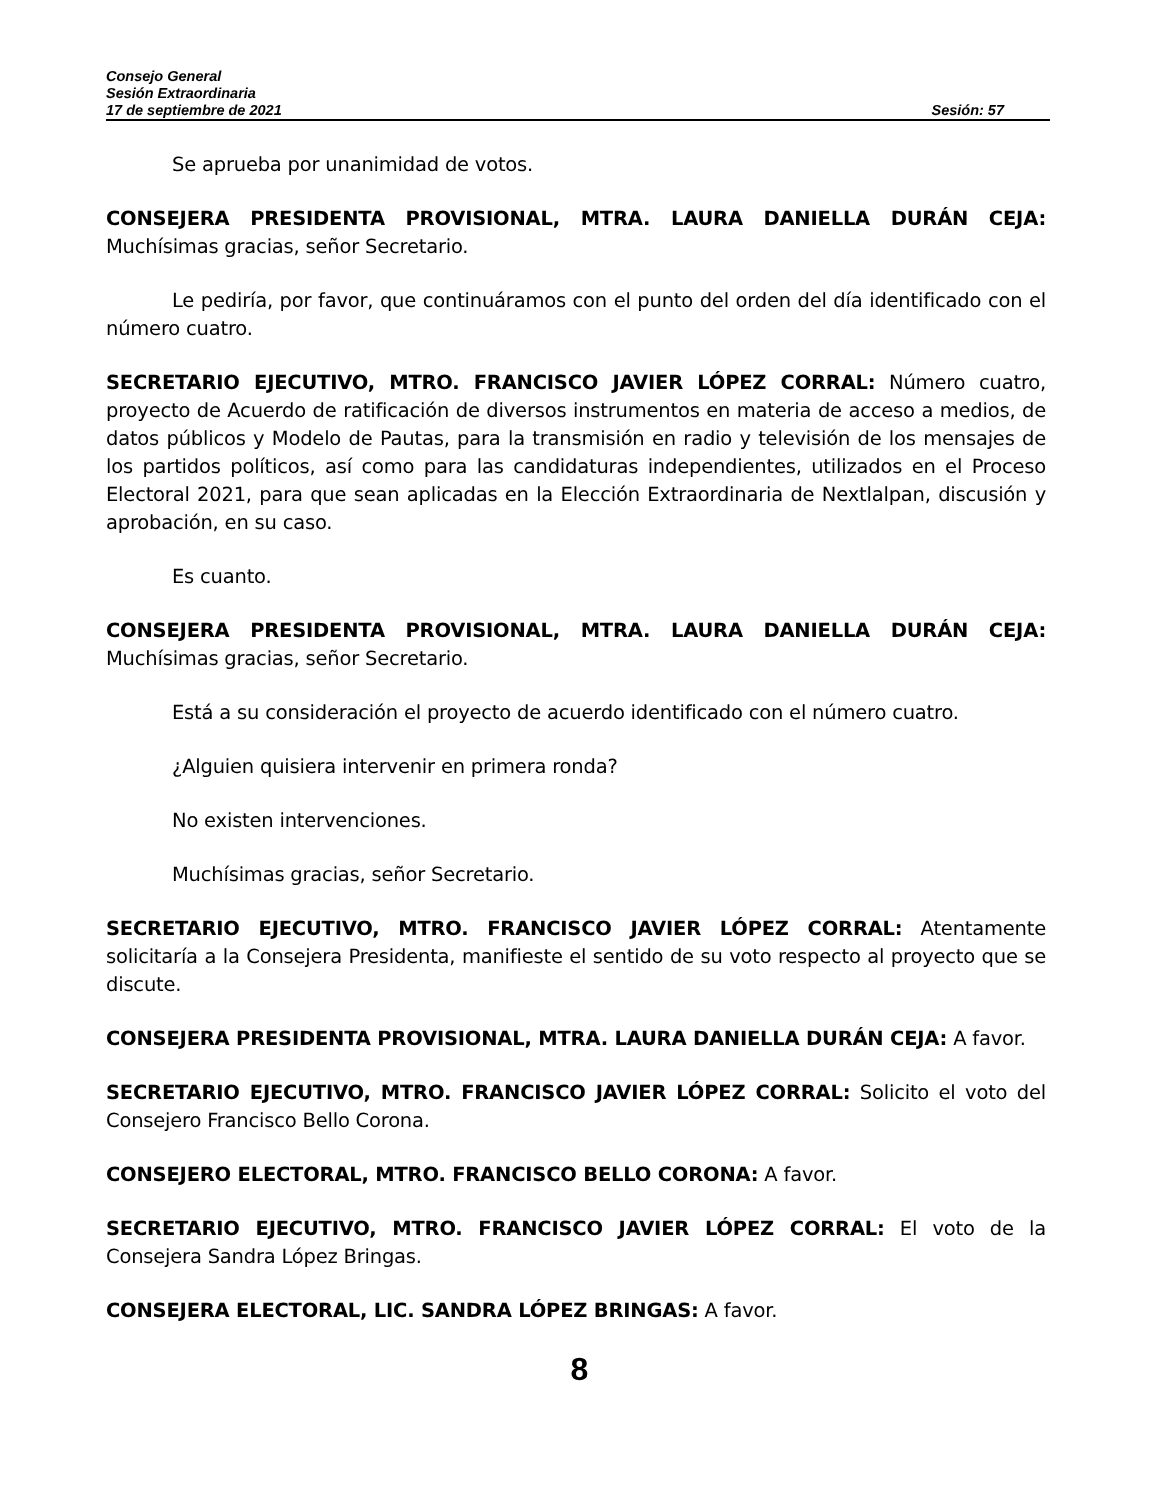Consejo General
Sesión Extraordinaria
17 de septiembre de 2021 Sesión: 57
Se aprueba por unanimidad de votos.
CONSEJERA PRESIDENTA PROVISIONAL, MTRA. LAURA DANIELLA DURÁN CEJA: Muchísimas gracias, señor Secretario.
Le pediría, por favor, que continuáramos con el punto del orden del día identificado con el número cuatro.
SECRETARIO EJECUTIVO, MTRO. FRANCISCO JAVIER LÓPEZ CORRAL: Número cuatro, proyecto de Acuerdo de ratificación de diversos instrumentos en materia de acceso a medios, de datos públicos y Modelo de Pautas, para la transmisión en radio y televisión de los mensajes de los partidos políticos, así como para las candidaturas independientes, utilizados en el Proceso Electoral 2021, para que sean aplicadas en la Elección Extraordinaria de Nextlalpan, discusión y aprobación, en su caso.
Es cuanto.
CONSEJERA PRESIDENTA PROVISIONAL, MTRA. LAURA DANIELLA DURÁN CEJA: Muchísimas gracias, señor Secretario.
Está a su consideración el proyecto de acuerdo identificado con el número cuatro.
¿Alguien quisiera intervenir en primera ronda?
No existen intervenciones.
Muchísimas gracias, señor Secretario.
SECRETARIO EJECUTIVO, MTRO. FRANCISCO JAVIER LÓPEZ CORRAL: Atentamente solicitaría a la Consejera Presidenta, manifieste el sentido de su voto respecto al proyecto que se discute.
CONSEJERA PRESIDENTA PROVISIONAL, MTRA. LAURA DANIELLA DURÁN CEJA: A favor.
SECRETARIO EJECUTIVO, MTRO. FRANCISCO JAVIER LÓPEZ CORRAL: Solicito el voto del Consejero Francisco Bello Corona.
CONSEJERO ELECTORAL, MTRO. FRANCISCO BELLO CORONA: A favor.
SECRETARIO EJECUTIVO, MTRO. FRANCISCO JAVIER LÓPEZ CORRAL: El voto de la Consejera Sandra López Bringas.
CONSEJERA ELECTORAL, LIC. SANDRA LÓPEZ BRINGAS: A favor.
8